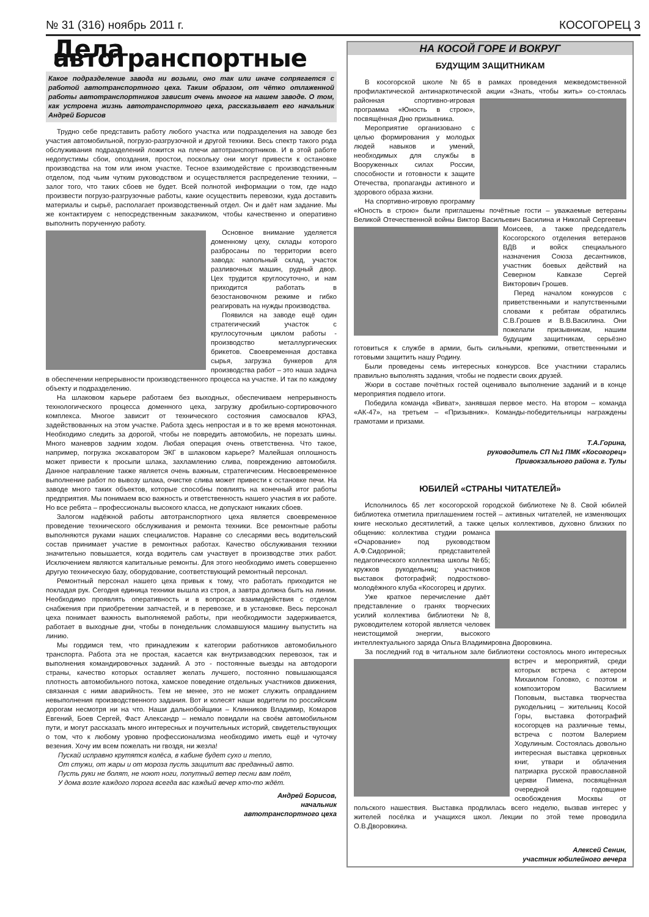№ 31 (316) ноябрь 2011 г. КОСОГОРЕЦ 3
Дела автотранспортные
Какое подразделение завода ни возьми, оно так или иначе сопрягается с работой автотранспортного цеха. Таким образом, от чётко отлаженной работы автотранспортников зависит очень многое на нашем заводе. О том, как устроена жизнь автотранспортного цеха, рассказывает его начальник Андрей Борисов
Трудно себе представить работу любого участка или подразделения на заводе без участия автомобильной, погрузо-разгрузочной и другой техники. Весь спектр такого рода обслуживания подразделений ложится на плечи автотранспортников. И в этой работе недопустимы сбои, опоздания, простои, поскольку они могут привести к остановке производства на том или ином участке. Тесное взаимодействие с производственным отделом, под чьим чутким руководством и осуществляется распределение техники, – залог того, что таких сбоев не будет. Всей полнотой информации о том, где надо произвести погрузо-разгрузочные работы, какие осуществить перевозки, куда доставить материалы и сырьё, располагает производственный отдел. Он и даёт нам задание. Мы же контактируем с непосредственным заказчиком, чтобы качественно и оперативно выполнить порученную работу.
Основное внимание уделяется доменному цеху, склады которого разбросаны по территории всего завода: напольный склад, участок разливочных машин, рудный двор. Цех трудится круглосуточно, и нам приходится работать в безостановочном режиме и гибко реагировать на нужды производства.
Появился на заводе ещё один стратегический участок с круглосуточным циклом работы - производство металлургических брикетов. Своевременная доставка сырья, загрузка бункеров для производства работ – это наша задача в обеспечении непрерывности производственного процесса на участке. И так по каждому объекту и подразделению.
На шлаковом карьере работаем без выходных, обеспечиваем непрерывность технологического процесса доменного цеха, загрузку дробильно-сортировочного комплекса. Многое зависит от технического состояния самосвалов КРАЗ, задействованных на этом участке. Работа здесь непростая и в то же время монотонная. Необходимо следить за дорогой, чтобы не повредить автомобиль, не порезать шины. Много маневров задним ходом. Любая операция очень ответственна. Что такое, например, погрузка экскаватором ЭКГ в шлаковом карьере? Малейшая оплошность может привести к просыпи шлака, захламлению слива, повреждению автомобиля. Данное направление также является очень важным, стратегическим. Несвоевременное выполнение работ по вывозу шлака, очистке слива может привести к остановке печи. На заводе много таких объектов, которые способны повлиять на конечный итог работы предприятия. Мы понимаем всю важность и ответственность нашего участия в их работе. Но все ребята – профессионалы высокого класса, не допускают никаких сбоев.
Залогом надёжной работы автотранспортного цеха является своевременное проведение технического обслуживания и ремонта техники. Все ремонтные работы выполняются руками наших специалистов. Наравне со слесарями весь водительский состав принимает участие в ремонтных работах. Качество обслуживания техники значительно повышается, когда водитель сам участвует в производстве этих работ. Исключением являются капитальные ремонты. Для этого необходимо иметь совершенно другую техническую базу, оборудование, соответствующий ремонтный персонал.
Ремонтный персонал нашего цеха привык к тому, что работать приходится не покладая рук. Сегодня единица техники вышла из строя, а завтра должна быть на линии. Необходимо проявлять оперативность и в вопросах взаимодействия с отделом снабжения при приобретении запчастей, и в перевозке, и в установке. Весь персонал цеха понимает важность выполняемой работы, при необходимости задерживается, работает в выходные дни, чтобы в понедельник сломавшуюся машину выпустить на линию.
Мы гордимся тем, что принадлежим к категории работников автомобильного транспорта. Работа эта не простая, касается как внутризаводских перевозок, так и выполнения командировочных заданий. А это - постоянные выезды на автодороги страны, качество которых оставляет желать лучшего, постоянно повышающаяся плотность автомобильного потока, хамское поведение отдельных участников движения, связанная с ними аварийность. Тем не менее, это не может служить оправданием невыполнения производственного задания. Вот и колесят наши водители по российским дорогам несмотря ни на что. Наши дальнобойщики – Клинников Владимир, Комаров Евгений, Боев Сергей, Фаст Александр – немало повидали на своём автомобильном пути, и могут рассказать много интересных и поучительных историй, свидетельствующих о том, что к любому уровню профессионализма необходимо иметь ещё и чуточку везения. Хочу им всем пожелать ни гвоздя, ни жезла!
Пускай исправно крутятся колёса, в кабине будет сухо и тепло,
От стужи, от жары и от мороза пусть защитит вас преданный авто.
Пусть руки не болят, не ноют ноги, попутный ветер песни вам поёт,
У дома возле каждого порога всегда вас каждый вечер кто-то ждёт.
Андрей Борисов,
начальник
автотранспортного цеха
НА КОСОЙ ГОРЕ И ВОКРУГ
БУДУЩИМ ЗАЩИТНИКАМ
В косогорской школе №65 в рамках проведения межведомственной профилактической антинаркотической акции «Знать, чтобы жить» со- стоялась районная спортивно-игровая программа «Юность в строю», посвящённая Дню призывника.
Мероприятие организовано с целью формирования у молодых людей навыков и умений, необходимых для службы в Вооруженных силах России, способности и готовности к защите Отечества, пропаганды активного и здорового образа жизни.
На спортивно-игровую программу «Юность в строю» были приглашены почётные гости – уважаемые ветераны Великой Отечественной войны Виктор Васильевич Василина и Николай Сергеевич Моисеев, а также председатель Косогорского отделения ветеранов ВДВ и войск специального назначения Союза десантников, участник боевых действий на Северном Кавказе Сергей Викторович Грошев.
Перед началом конкурсов с приветственными и напутственными словами к ребятам обратились С.В.Грошев и В.В.Василина. Они пожелали призывникам, нашим будущим защитникам, серьёзно готовиться к службе в армии, быть сильными, крепкими, ответственными и готовыми защитить нашу Родину.
Были проведены семь интересных конкурсов. Все участники старались правильно выполнять задания, чтобы не подвести своих друзей.
Жюри в составе почётных гостей оценивало выполнение заданий и в конце мероприятия подвело итоги.
Победила команда «Виват», занявшая первое место. На втором – команда «АК-47», на третьем – «Призывник». Команды-победительницы награждены грамотами и призами.
Т.А.Горина,
руководитель СП №1 ПМК «Косогорец»
Привокзального района г. Тулы
ЮБИЛЕЙ «СТРАНЫ ЧИТАТЕЛЕЙ»
Исполнилось 65 лет косогорской городской библиотеке №8. Свой юбилей библиотека отметила приглашением гостей – активных читателей, не изменяющих книге несколько десятилетий, а также целых коллективов, духовно близких по общению: коллектива студии романса «Очарование» под руководством А.Ф.Сидориной; представителей педагогического коллектива школы №65; кружков рукодельниц; участников выставок фотографий; подростково-молодёжного клуба «Косогорец и других.
Уже краткое перечисление даёт представление о гранях творческих усилий коллектива библиотеки №8, руководителем которой является человек неистощимой энергии, высокого интеллектуального заряда Ольга Владимировна Дворовкина.
За последний год в читальном зале библиотеки состоялось много интересных встреч и мероприятий, среди которых встреча с актером Михаилом Головко, с поэтом и композитором Василием Поповым, выставка творчества рукодельниц – жительниц Косой Горы, выставка фотографий косогорцев на различные темы, встреча с поэтом Валерием Ходулиным. Состоялась довольно интересная выставка церковных книг, утвари и облачения патриарха русской православной церкви Пимена, посвящённая очередной годовщине освобождения Москвы от польского нашествия. Выставка продлилась всего неделю, вызвав интерес у жителей посёлка и учащихся школ. Лекции по этой теме проводила О.В.Дворовкина.
Алексей Сенин,
участник юбилейного вечера